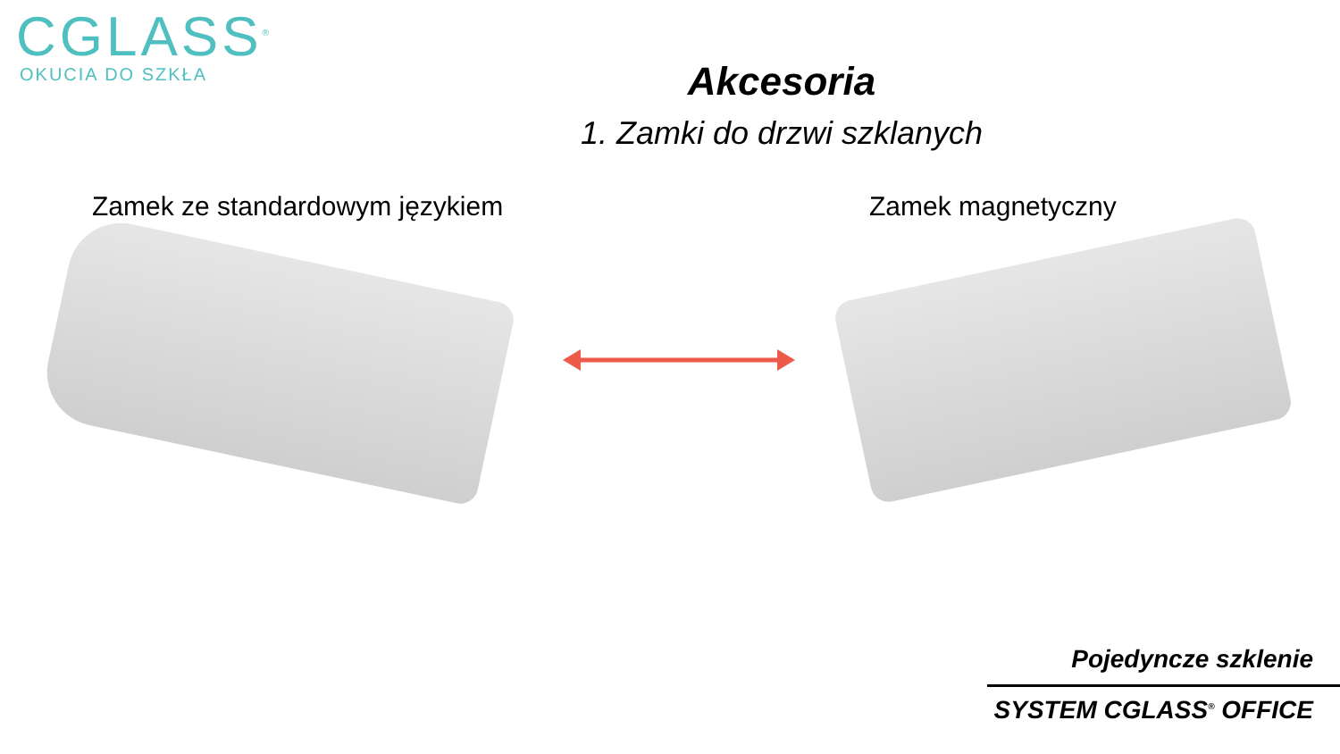CGLASS<sup>®</sup>
OKUCIA DO SZKŁA
Akcesoria
1. Zamki do drzwi szklanych
Zamek ze standardowym językiem Zamek magnetyczny
Pojedyncze szklenie
SYSTEM CGLASS<sup>®</sup> OFFICE